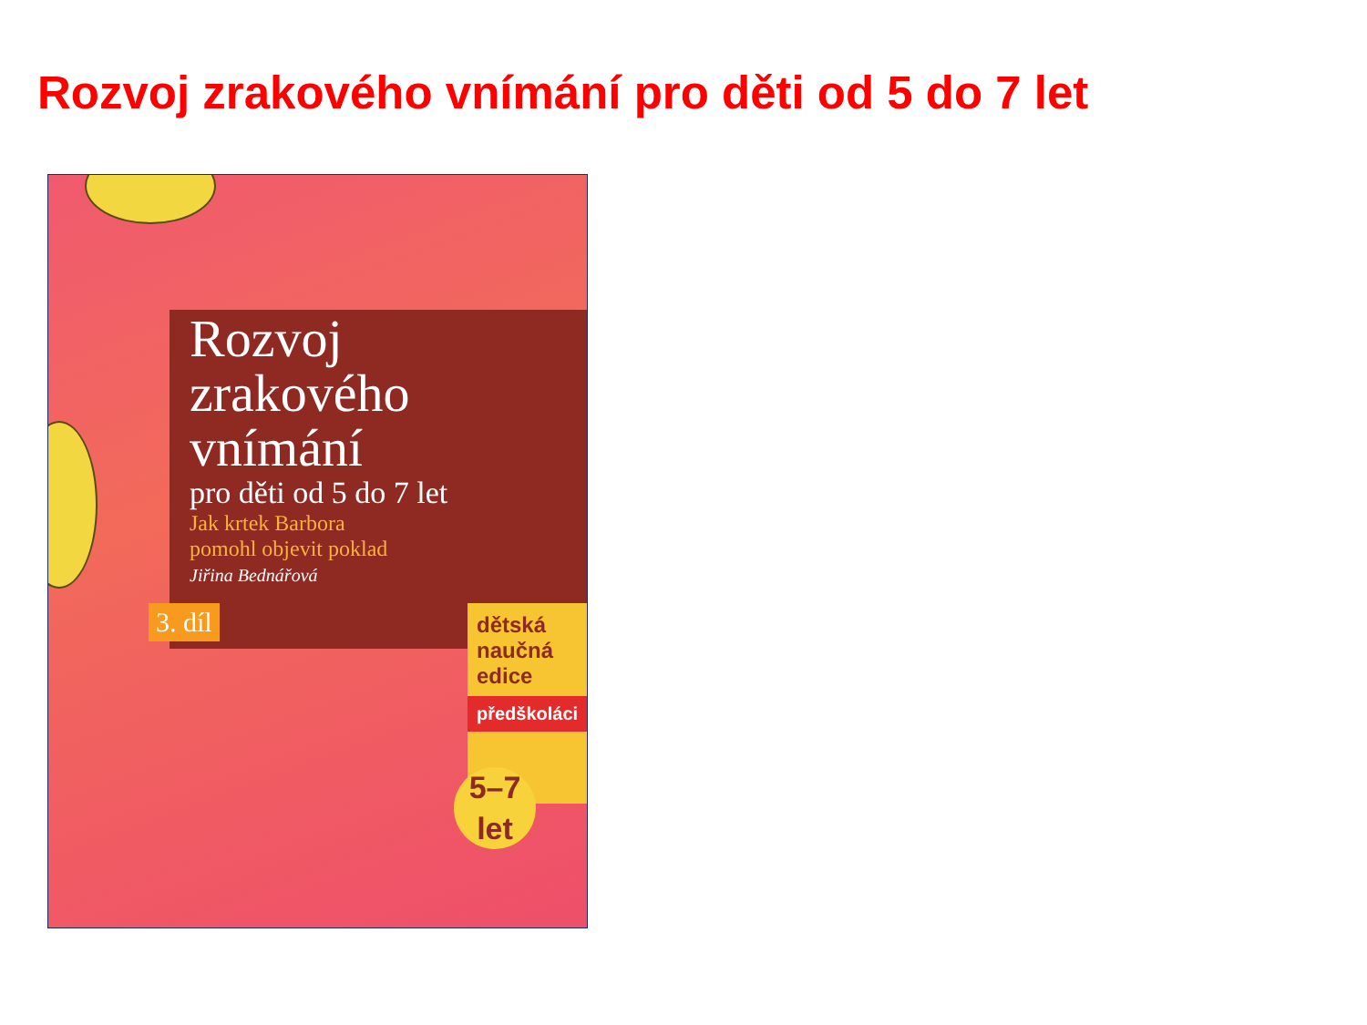Rozvoj zrakového vnímání pro děti od 5 do 7 let
Rozvoj
zrakového
vnímání
pro děti od 5 do 7 let
Jak krtek Barbora
pomohl objevit poklad
Jiřina Bednářová
3. díl
dětská
naučná
edice
předškoláci
5–7
let